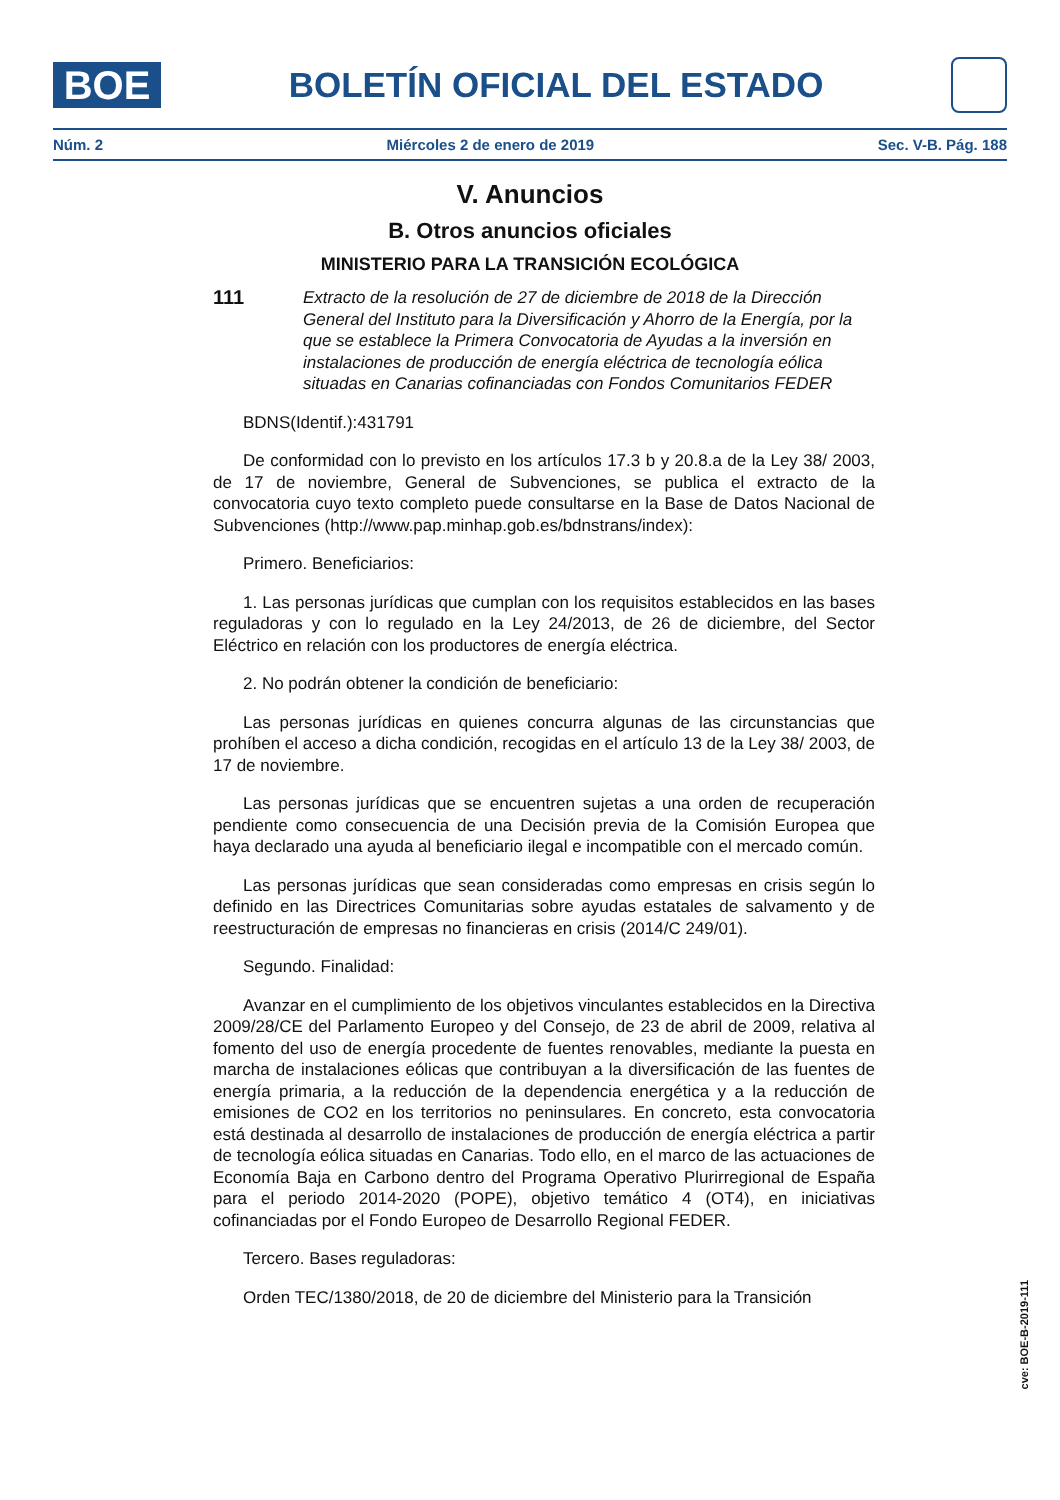BOE
BOLETÍN OFICIAL DEL ESTADO
Núm. 2 Miércoles 2 de enero de 2019 Sec. V-B. Pág. 188
V. Anuncios
B. Otros anuncios oficiales
MINISTERIO PARA LA TRANSICIÓN ECOLÓGICA
111
Extracto de la resolución de 27 de diciembre de 2018 de la Dirección General del Instituto para la Diversificación y Ahorro de la Energía, por la que se establece la Primera Convocatoria de Ayudas a la inversión en instalaciones de producción de energía eléctrica de tecnología eólica situadas en Canarias cofinanciadas con Fondos Comunitarios FEDER
BDNS(Identif.):431791
De conformidad con lo previsto en los artículos 17.3 b y 20.8.a de la Ley 38/ 2003, de 17 de noviembre, General de Subvenciones, se publica el extracto de la convocatoria cuyo texto completo puede consultarse en la Base de Datos Nacional de Subvenciones (http://www.pap.minhap.gob.es/bdnstrans/index):
Primero. Beneficiarios:
1. Las personas jurídicas que cumplan con los requisitos establecidos en las bases reguladoras y con lo regulado en la Ley 24/2013, de 26 de diciembre, del Sector Eléctrico en relación con los productores de energía eléctrica.
2. No podrán obtener la condición de beneficiario:
Las personas jurídicas en quienes concurra algunas de las circunstancias que prohíben el acceso a dicha condición, recogidas en el artículo 13 de la Ley 38/ 2003, de 17 de noviembre.
Las personas jurídicas que se encuentren sujetas a una orden de recuperación pendiente como consecuencia de una Decisión previa de la Comisión Europea que haya declarado una ayuda al beneficiario ilegal e incompatible con el mercado común.
Las personas jurídicas que sean consideradas como empresas en crisis según lo definido en las Directrices Comunitarias sobre ayudas estatales de salvamento y de reestructuración de empresas no financieras en crisis (2014/C 249/01).
Segundo. Finalidad:
Avanzar en el cumplimiento de los objetivos vinculantes establecidos en la Directiva 2009/28/CE del Parlamento Europeo y del Consejo, de 23 de abril de 2009, relativa al fomento del uso de energía procedente de fuentes renovables, mediante la puesta en marcha de instalaciones eólicas que contribuyan a la diversificación de las fuentes de energía primaria, a la reducción de la dependencia energética y a la reducción de emisiones de CO2 en los territorios no peninsulares. En concreto, esta convocatoria está destinada al desarrollo de instalaciones de producción de energía eléctrica a partir de tecnología eólica situadas en Canarias. Todo ello, en el marco de las actuaciones de Economía Baja en Carbono dentro del Programa Operativo Plurirregional de España para el periodo 2014-2020 (POPE), objetivo temático 4 (OT4), en iniciativas cofinanciadas por el Fondo Europeo de Desarrollo Regional FEDER.
Tercero. Bases reguladoras:
Orden TEC/1380/2018, de 20 de diciembre del Ministerio para la Transición
cve: BOE-B-2019-111